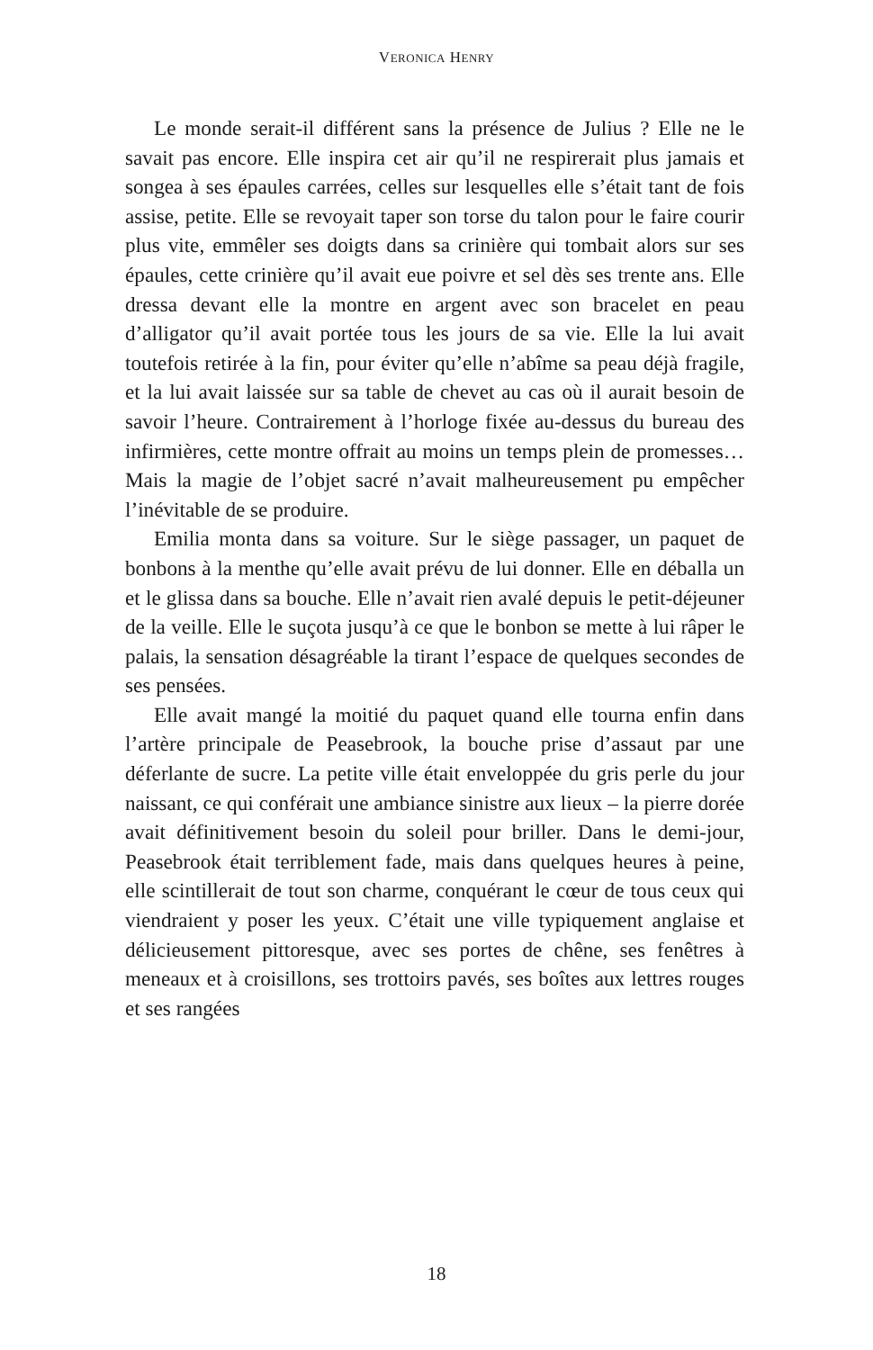VERONICA HENRY
Le monde serait-il différent sans la présence de Julius ? Elle ne le savait pas encore. Elle inspira cet air qu’il ne respirerait plus jamais et songea à ses épaules carrées, celles sur lesquelles elle s’était tant de fois assise, petite. Elle se revoyait taper son torse du talon pour le faire courir plus vite, emmêler ses doigts dans sa crinière qui tombait alors sur ses épaules, cette crinière qu’il avait eue poivre et sel dès ses trente ans. Elle dressa devant elle la montre en argent avec son bracelet en peau d’alligator qu’il avait portée tous les jours de sa vie. Elle la lui avait toutefois retirée à la fin, pour éviter qu’elle n’abîme sa peau déjà fragile, et la lui avait laissée sur sa table de chevet au cas où il aurait besoin de savoir l’heure. Contrairement à l’horloge fixée au-dessus du bureau des infirmières, cette montre offrait au moins un temps plein de promesses… Mais la magie de l’objet sacré n’avait malheureusement pu empêcher l’inévitable de se produire.
Emilia monta dans sa voiture. Sur le siège passager, un paquet de bonbons à la menthe qu’elle avait prévu de lui donner. Elle en déballa un et le glissa dans sa bouche. Elle n’avait rien avalé depuis le petit-déjeuner de la veille. Elle le suçota jusqu’à ce que le bonbon se mette à lui râper le palais, la sensation désagréable la tirant l’espace de quelques secondes de ses pensées.
Elle avait mangé la moitié du paquet quand elle tourna enfin dans l’artère principale de Peasebrook, la bouche prise d’assaut par une déferlante de sucre. La petite ville était enveloppée du gris perle du jour naissant, ce qui conférait une ambiance sinistre aux lieux – la pierre dorée avait définitivement besoin du soleil pour briller. Dans le demi-jour, Peasebrook était terriblement fade, mais dans quelques heures à peine, elle scintillerait de tout son charme, conquérant le cœur de tous ceux qui viendraient y poser les yeux. C’était une ville typiquement anglaise et délicieusement pittoresque, avec ses portes de chêne, ses fenêtres à meneaux et à croisillons, ses trottoirs pavés, ses boîtes aux lettres rouges et ses rangées
18